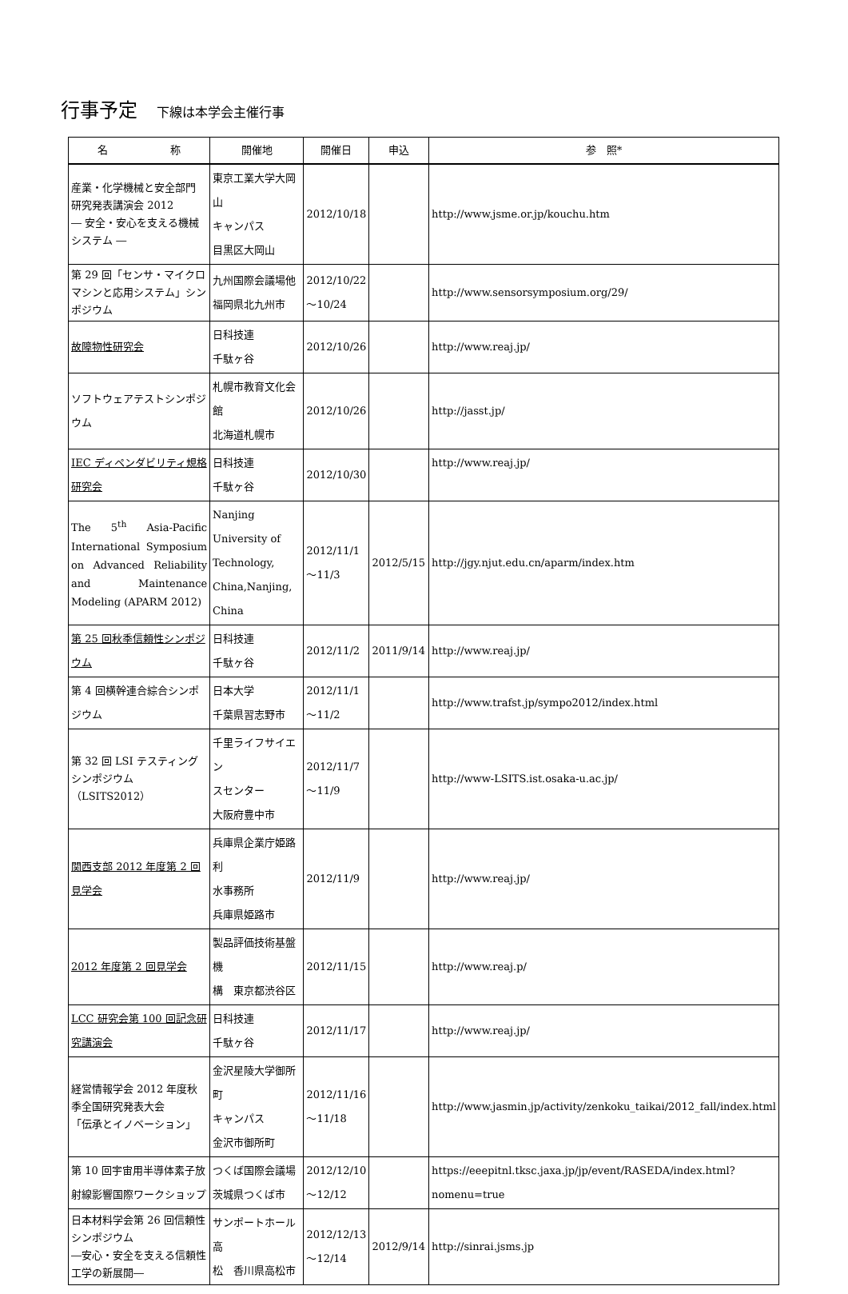行事予定 下線は本学会主催行事
| 名 称 | 開催地 | 開催日 | 申込 | 参 照* |
| --- | --- | --- | --- | --- |
| 産業・化学機械と安全部門 研究発表講演会 2012 ― 安全・安心を支える機械システム ― | 東京工業大学大岡山 キャンパス 目黒区大岡山 | 2012/10/18 | | http://www.jsme.or.jp/kouchu.htm |
| 第 29 回「センサ・マイクロマシンと応用システム」シンポジウム | 九州国際会議場他 福岡県北九州市 | 2012/10/22 ～10/24 | | http://www.sensorsymposium.org/29/ |
| 故障物性研究会 | 日科技連 千駄ヶ谷 | 2012/10/26 | | http://www.reaj.jp/ |
| ソフトウェアテストシンポジウム | 札幌市教育文化会館 北海道札幌市 | 2012/10/26 | | http://jasst.jp/ |
| IEC ディペンダビリティ規格研究会 | 日科技連 千駄ヶ谷 | 2012/10/30 | | http://www.reaj.jp/ |
| The 5<sup>th</sup> Asia-Pacific International Symposium on Advanced Reliability and Maintenance Modeling (APARM 2012) | Nanjing University of Technology, China,Nanjing, China | 2012/11/1 ～11/3 | 2012/5/15 | http://jgy.njut.edu.cn/aparm/index.htm |
| 第 25 回秋季信頼性シンポジウム | 日科技連 千駄ヶ谷 | 2012/11/2 | 2011/9/14 | http://www.reaj.jp/ |
| 第 4 回横幹連合綜合シンポジウム | 日本大学 千葉県習志野市 | 2012/11/1 ～11/2 | | http://www.trafst.jp/sympo2012/index.html |
| 第 32 回 LSI テスティングシンポジウム （LSITS2012） | 千里ライフサイエン スセンター 大阪府豊中市 | 2012/11/7 ～11/9 | | http://www-LSITS.ist.osaka-u.ac.jp/ |
| 関西支部 2012 年度第 2 回見学会 | 兵庫県企業庁姫路利 水事務所 兵庫県姫路市 | 2012/11/9 | | http://www.reaj.jp/ |
| 2012 年度第 2 回見学会 | 製品評価技術基盤機 構 東京都渋谷区 | 2012/11/15 | | http://www.reaj.p/ |
| LCC 研究会第 100 回記念研究講演会 | 日科技連 千駄ヶ谷 | 2012/11/17 | | http://www.reaj.jp/ |
| 経営情報学会 2012 年度秋季全国研究発表大会 「伝承とイノベーション」 | 金沢星陵大学御所町 キャンパス 金沢市御所町 | 2012/11/16 ～11/18 | | http://www.jasmin.jp/activity/zenkoku_taikai/2012_fall/index.html |
| 第 10 回宇宙用半導体素子放射線影響国際ワークショップ | つくば国際会議場 茨城県つくば市 | 2012/12/10 ～12/12 | | https://eeepitnl.tksc.jaxa.jp/jp/event/RASEDA/index.html?nomenu=true |
| 日本材料学会第 26 回信頼性シンポジウム ―安心・安全を支える信頼性工学の新展開― | サンポートホール高 松 香川県高松市 | 2012/12/13 ～12/14 | 2012/9/14 | http://sinrai.jsms.jp |